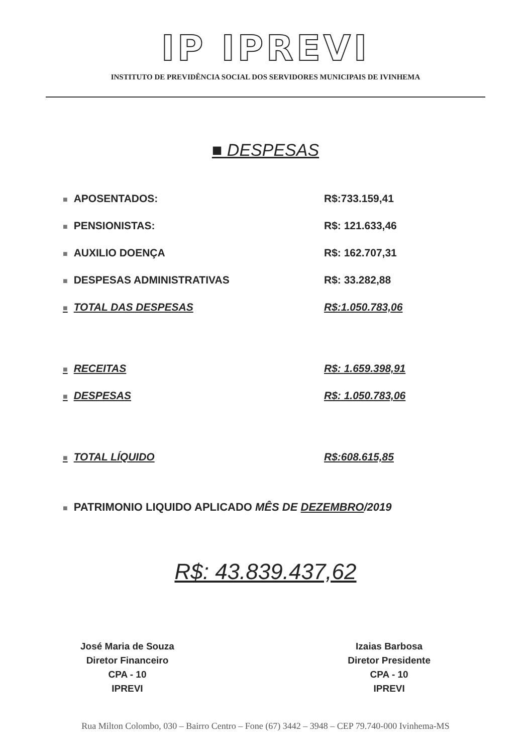IP IPREVI
INSTITUTO DE PREVIDÊNCIA SOCIAL DOS SERVIDORES MUNICIPAIS DE IVINHEMA
■ DESPESAS
| ■ APOSENTADOS: | R$:733.159,41 |
| ■ PENSIONISTAS: | R$: 121.633,46 |
| ■ AUXILIO DOENÇA | R$: 162.707,31 |
| ■ DESPESAS ADMINISTRATIVAS | R$: 33.282,88 |
| ■ TOTAL DAS DESPESAS | R$:1.050.783,06 |
| ■ RECEITAS | R$: 1.659.398,91 |
| ■ DESPESAS | R$: 1.050.783,06 |
| ■ TOTAL LÍQUIDO | R$:608.615,85 |
■ PATRIMONIO LIQUIDO APLICADO MÊS DE DEZEMBRO/2019
R$: 43.839.437,62
José Maria de Souza
Diretor Financeiro
CPA - 10
IPREVI
Izaias Barbosa
Diretor Presidente
CPA - 10
IPREVI
Rua Milton Colombo, 030 – Bairro Centro – Fone (67) 3442 – 3948 – CEP 79.740-000 Ivinhema-MS